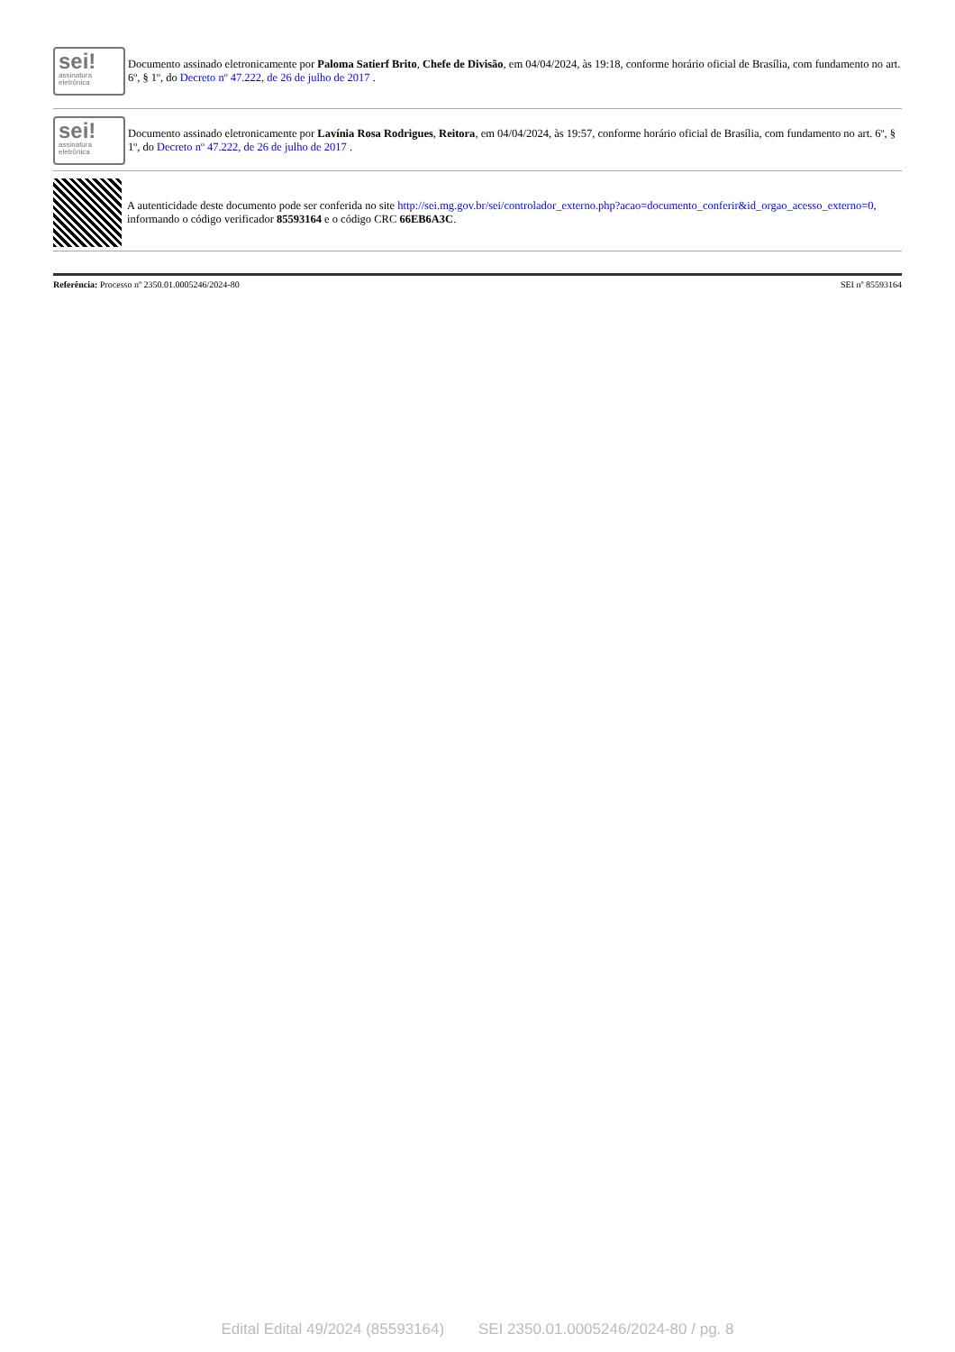sei!
assinatura
eletrônica
Documento assinado eletronicamente por Paloma Satierf Brito, Chefe de Divisão, em 04/04/2024, às 19:18, conforme horário oficial de Brasília, com fundamento no art. 6º, § 1º, do Decreto nº 47.222, de 26 de julho de 2017 .
sei!
assinatura
eletrônica
Documento assinado eletronicamente por Lavínia Rosa Rodrigues, Reitora, em 04/04/2024, às 19:57, conforme horário oficial de Brasília, com fundamento no art. 6º, § 1º, do Decreto nº 47.222, de 26 de julho de 2017 .
A autenticidade deste documento pode ser conferida no site http://sei.mg.gov.br/sei/controlador_externo.php?acao=documento_conferir&id_orgao_acesso_externo=0, informando o código verificador 85593164 e o código CRC 66EB6A3C.
Referência: Processo nº 2350.01.0005246/2024-80 SEI nº 85593164
Edital Edital 49/2024 (85593164) SEI 2350.01.0005246/2024-80 / pg. 8